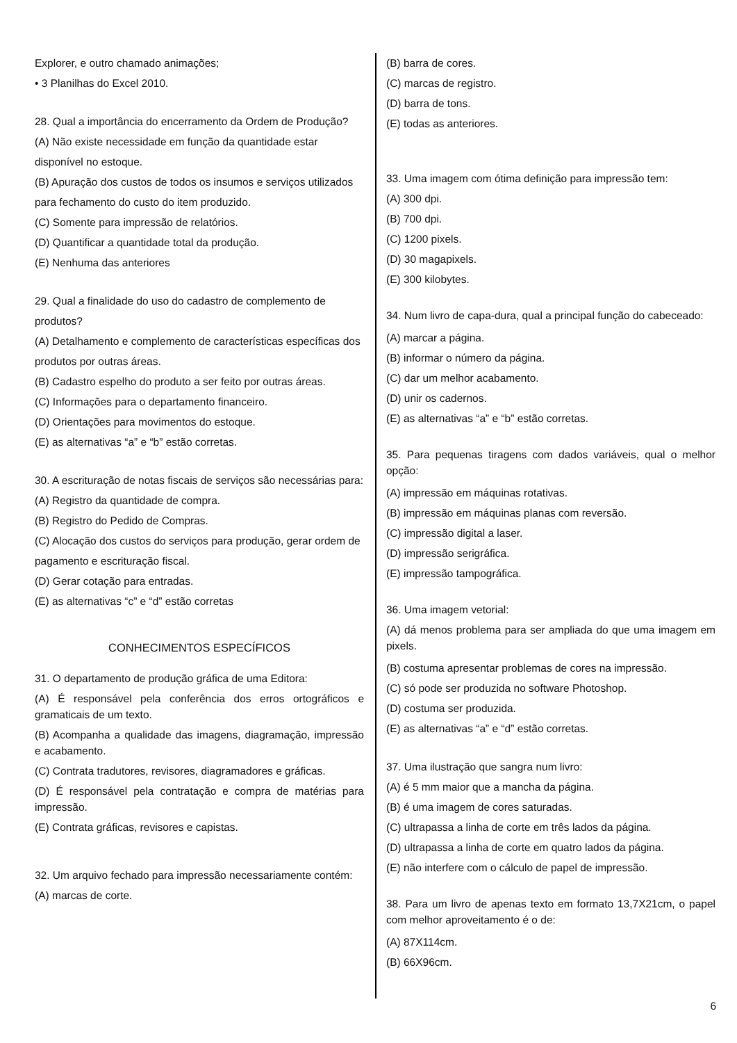Explorer, e outro chamado animações;
• 3 Planilhas do Excel 2010.
28. Qual a importância do encerramento da Ordem de Produção?
(A) Não existe necessidade em função da quantidade estar disponível no estoque.
(B) Apuração dos custos de todos os insumos e serviços utilizados para fechamento do custo do item produzido.
(C) Somente para impressão de relatórios.
(D) Quantificar a quantidade total da produção.
(E) Nenhuma das anteriores
29. Qual a finalidade do uso do cadastro de complemento de produtos?
(A) Detalhamento e complemento de características específicas dos produtos por outras áreas.
(B) Cadastro espelho do produto a ser feito por outras áreas.
(C) Informações para o departamento financeiro.
(D) Orientações para movimentos do estoque.
(E) as alternativas “a” e “b” estão corretas.
30. A escrituração de notas fiscais de serviços são necessárias para:
(A) Registro da quantidade de compra.
(B) Registro do Pedido de Compras.
(C) Alocação dos custos do serviços para produção, gerar ordem de pagamento e escrituração fiscal.
(D) Gerar cotação para entradas.
(E) as alternativas “c” e “d” estão corretas
CONHECIMENTOS ESPECÍFICOS
31. O departamento de produção gráfica de uma Editora:
(A) É responsável pela conferência dos erros ortográficos e gramaticais de um texto.
(B) Acompanha a qualidade das imagens, diagramação, impressão e acabamento.
(C) Contrata tradutores, revisores, diagramadores e gráficas.
(D) É responsável pela contratação e compra de matérias para impressão.
(E) Contrata gráficas, revisores e capistas.
32. Um arquivo fechado para impressão necessariamente contém:
(A) marcas de corte.
(B) barra de cores.
(C) marcas de registro.
(D) barra de tons.
(E) todas as anteriores.
33. Uma imagem com ótima definição para impressão tem:
(A) 300 dpi.
(B) 700 dpi.
(C) 1200 pixels.
(D) 30 magapixels.
(E) 300 kilobytes.
34. Num livro de capa-dura, qual a principal função do cabeceado:
(A) marcar a página.
(B) informar o número da página.
(C) dar um melhor acabamento.
(D) unir os cadernos.
(E) as alternativas “a” e “b” estão corretas.
35. Para pequenas tiragens com dados variáveis, qual o melhor opção:
(A) impressão em máquinas rotativas.
(B) impressão em máquinas planas com reversão.
(C) impressão digital a laser.
(D) impressão serigráfica.
(E) impressão tampográfica.
36. Uma imagem vetorial:
(A) dá menos problema para ser ampliada do que uma imagem em pixels.
(B) costuma apresentar problemas de cores na impressão.
(C) só pode ser produzida no software Photoshop.
(D) costuma ser produzida.
(E) as alternativas “a” e “d” estão corretas.
37. Uma ilustração que sangra num livro:
(A) é 5 mm maior que a mancha da página.
(B) é uma imagem de cores saturadas.
(C) ultrapassa a linha de corte em três lados da página.
(D) ultrapassa a linha de corte em quatro lados da página.
(E) não interfere com o cálculo de papel de impressão.
38. Para um livro de apenas texto em formato 13,7X21cm, o papel com melhor aproveitamento é o de:
(A) 87X114cm.
(B) 66X96cm.
6